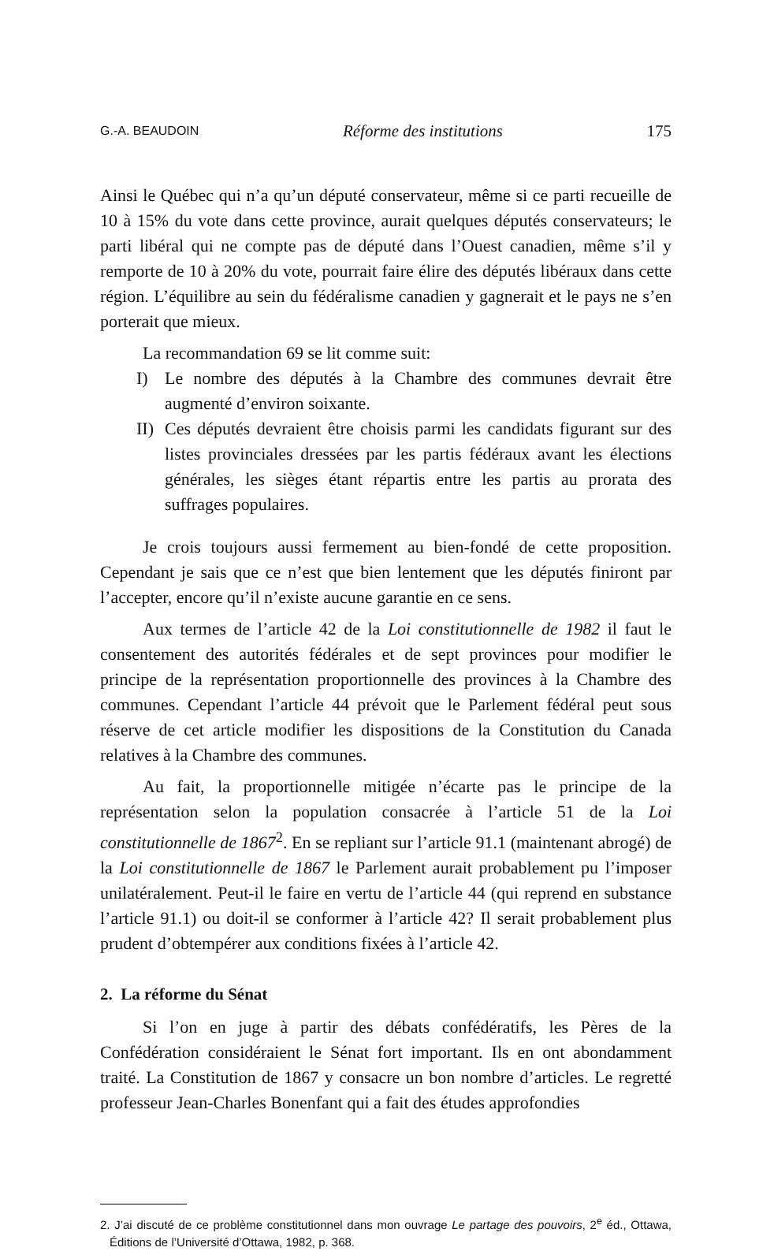G.-A. BEAUDOIN Réforme des institutions 175
Ainsi le Québec qui n’a qu’un député conservateur, même si ce parti recueille de 10 à 15% du vote dans cette province, aurait quelques députés conservateurs; le parti libéral qui ne compte pas de député dans l’Ouest canadien, même s’il y remporte de 10 à 20% du vote, pourrait faire élire des députés libéraux dans cette région. L’équilibre au sein du fédéralisme canadien y gagnerait et le pays ne s’en porterait que mieux.
La recommandation 69 se lit comme suit:
I) Le nombre des députés à la Chambre des communes devrait être augmenté d’environ soixante.
II)
Ces députés devraient être choisis parmi les candidats figurant sur des listes provinciales dressées par les partis fédéraux avant les élections générales, les sièges étant répartis entre les partis au prorata des suffrages populaires.
Je crois toujours aussi fermement au bien-fondé de cette proposition. Cependant je sais que ce n’est que bien lentement que les députés finiront par l’accepter, encore qu’il n’existe aucune garantie en ce sens.
Aux termes de l’article 42 de la Loi constitutionnelle de 1982 il faut le consentement des autorités fédérales et de sept provinces pour modifier le principe de la représentation proportionnelle des provinces à la Chambre des communes. Cependant l’article 44 prévoit que le Parlement fédéral peut sous réserve de cet article modifier les dispositions de la Constitution du Canada relatives à la Chambre des communes.
Au fait, la proportionnelle mitigée n’écarte pas le principe de la représentation selon la population consacrée à l’article 51 de la Loi constitutionnelle de 1867<sup>2</sup>. En se repliant sur l’article 91.1 (maintenant abrogé) de la Loi constitutionnelle de 1867 le Parlement aurait probablement pu l’imposer unilatéralement. Peut-il le faire en vertu de l’article 44 (qui reprend en substance l’article 91.1) ou doit-il se conformer à l’article 42? Il serait probablement plus prudent d’obtempérer aux conditions fixées à l’article 42.
2. La réforme du Sénat
Si l’on en juge à partir des débats confédératifs, les Pères de la Confédération considéraient le Sénat fort important. Ils en ont abondamment traité. La Constitution de 1867 y consacre un bon nombre d’articles. Le regretté professeur Jean-Charles Bonenfant qui a fait des études approfondies
2. J’ai discuté de ce problème constitutionnel dans mon ouvrage Le partage des pouvoirs, 2<sup>e</sup> éd., Ottawa, Éditions de l’Université d’Ottawa, 1982, p. 368.